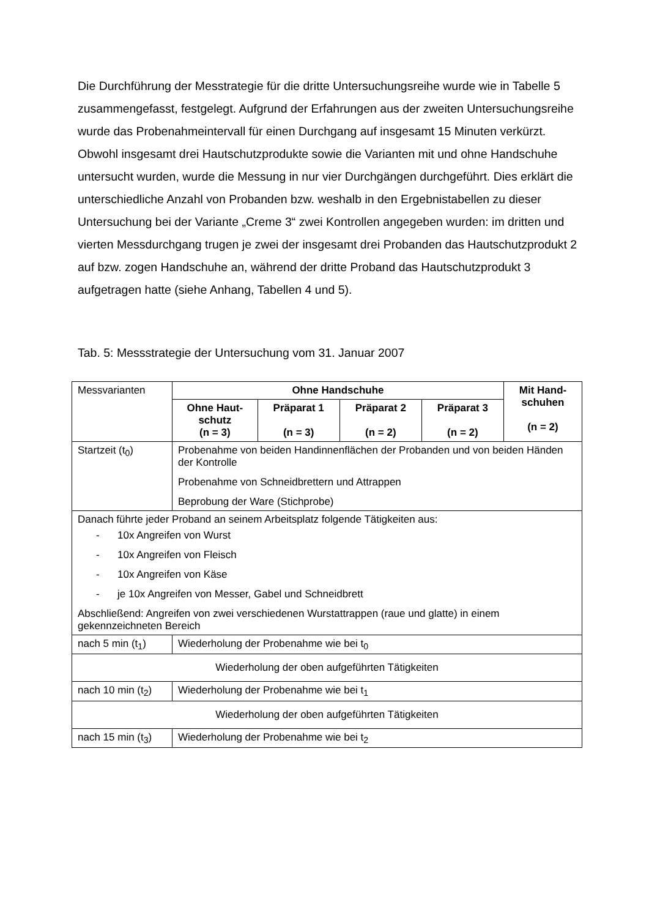Die Durchführung der Messtrategie für die dritte Untersuchungsreihe wurde wie in Tabelle 5 zusammengefasst, festgelegt. Aufgrund der Erfahrungen aus der zweiten Untersuchungsreihe wurde das Probenahmeintervall für einen Durchgang auf insgesamt 15 Minuten verkürzt. Obwohl insgesamt drei Hautschutzprodukte sowie die Varianten mit und ohne Handschuhe untersucht wurden, wurde die Messung in nur vier Durchgängen durchgeführt. Dies erklärt die unterschiedliche Anzahl von Probanden bzw. weshalb in den Ergebnistabellen zu dieser Untersuchung bei der Variante „Creme 3“ zwei Kontrollen angegeben wurden: im dritten und vierten Messdurchgang trugen je zwei der insgesamt drei Probanden das Hautschutzprodukt 2 auf bzw. zogen Handschuhe an, während der dritte Proband das Hautschutzprodukt 3 aufgetragen hatte (siehe Anhang, Tabellen 4 und 5).
Tab. 5: Messstrategie der Untersuchung vom 31. Januar 2007
| Messvarianten | Ohne Handschuhe | | | | Mit Hand- schuhen (n = 2) |
| | Ohne Haut- schutz (n = 3) | Präparat 1 (n = 3) | Präparat 2 (n = 2) | Präparat 3 (n = 2) | |
| Startzeit (t<sub>0</sub>) | Probenahme von beiden Handinnenflächen der Probanden und von beiden Händen der Kontrolle Probenahme von Schneidbrettern und Attrappen Beprobung der Ware (Stichprobe) | | | | |
| Danach führte jeder Proband an seinem Arbeitsplatz folgende Tätigkeiten aus: - 10x Angreifen von Wurst - 10x Angreifen von Fleisch - 10x Angreifen von Käse - je 10x Angreifen von Messer, Gabel und Schneidbrett Abschließend: Angreifen von zwei verschiedenen Wurstattrappen (raue und glatte) in einem gekennzeichneten Bereich | | | | | |
| nach 5 min (t<sub>1</sub>) | Wiederholung der Probenahme wie bei t<sub>0</sub> | | | | |
| Wiederholung der oben aufgeführten Tätigkeiten | | | | | |
| nach 10 min (t<sub>2</sub>) | Wiederholung der Probenahme wie bei t<sub>1</sub> | | | | |
| Wiederholung der oben aufgeführten Tätigkeiten | | | | | |
| nach 15 min (t<sub>3</sub>) | Wiederholung der Probenahme wie bei t<sub>2</sub> | | | | |